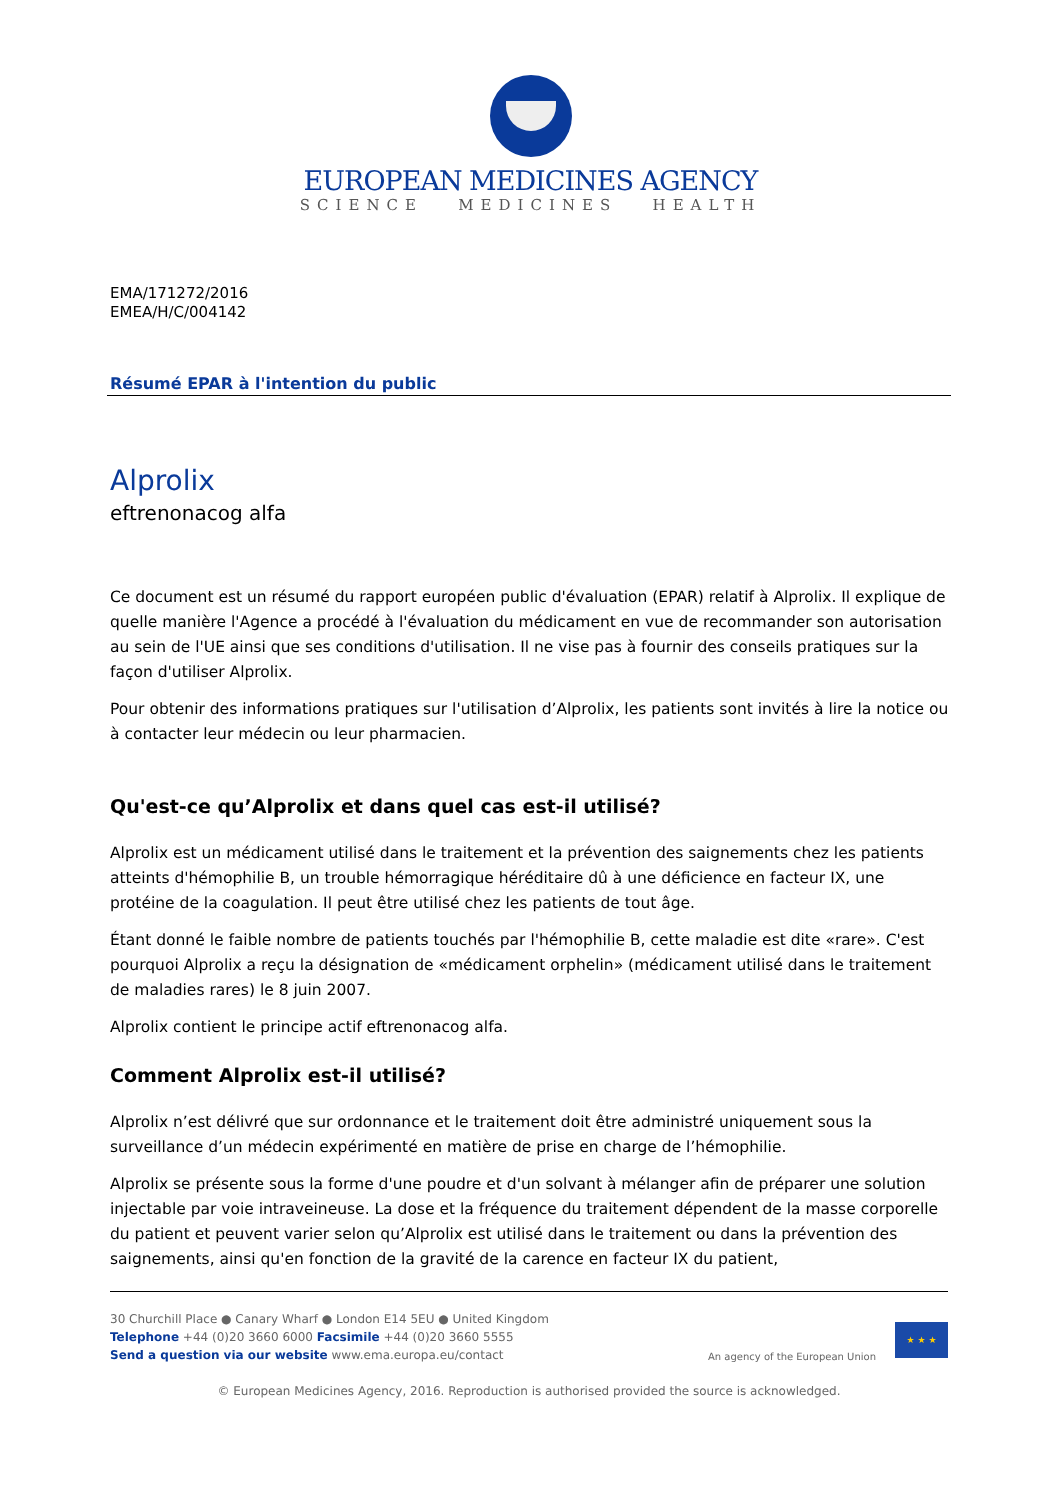EUROPEAN MEDICINES AGENCY
SCIENCE MEDICINES HEALTH
EMA/171272/2016
EMEA/H/C/004142
Résumé EPAR à l'intention du public
Alprolix
eftrenonacog alfa
Ce document est un résumé du rapport européen public d'évaluation (EPAR) relatif à Alprolix. Il explique de quelle manière l'Agence a procédé à l'évaluation du médicament en vue de recommander son autorisation au sein de l'UE ainsi que ses conditions d'utilisation. Il ne vise pas à fournir des conseils pratiques sur la façon d'utiliser Alprolix.
Pour obtenir des informations pratiques sur l'utilisation d’Alprolix, les patients sont invités à lire la notice ou à contacter leur médecin ou leur pharmacien.
Qu'est-ce qu’Alprolix et dans quel cas est-il utilisé?
Alprolix est un médicament utilisé dans le traitement et la prévention des saignements chez les patients atteints d'hémophilie B, un trouble hémorragique héréditaire dû à une déficience en facteur IX, une protéine de la coagulation. Il peut être utilisé chez les patients de tout âge.
Étant donné le faible nombre de patients touchés par l'hémophilie B, cette maladie est dite «rare». C'est pourquoi Alprolix a reçu la désignation de «médicament orphelin» (médicament utilisé dans le traitement de maladies rares) le 8 juin 2007.
Alprolix contient le principe actif eftrenonacog alfa.
Comment Alprolix est-il utilisé?
Alprolix n’est délivré que sur ordonnance et le traitement doit être administré uniquement sous la surveillance d’un médecin expérimenté en matière de prise en charge de l’hémophilie.
Alprolix se présente sous la forme d'une poudre et d'un solvant à mélanger afin de préparer une solution injectable par voie intraveineuse. La dose et la fréquence du traitement dépendent de la masse corporelle du patient et peuvent varier selon qu’Alprolix est utilisé dans le traitement ou dans la prévention des saignements, ainsi qu'en fonction de la gravité de la carence en facteur IX du patient,
30 Churchill Place ● Canary Wharf ● London E14 5EU ● United Kingdom
Telephone +44 (0)20 3660 6000 Facsimile +44 (0)20 3660 5555
Send a question via our website www.ema.europa.eu/contact
An agency of the European Union
★ ★ ★
© European Medicines Agency, 2016. Reproduction is authorised provided the source is acknowledged.